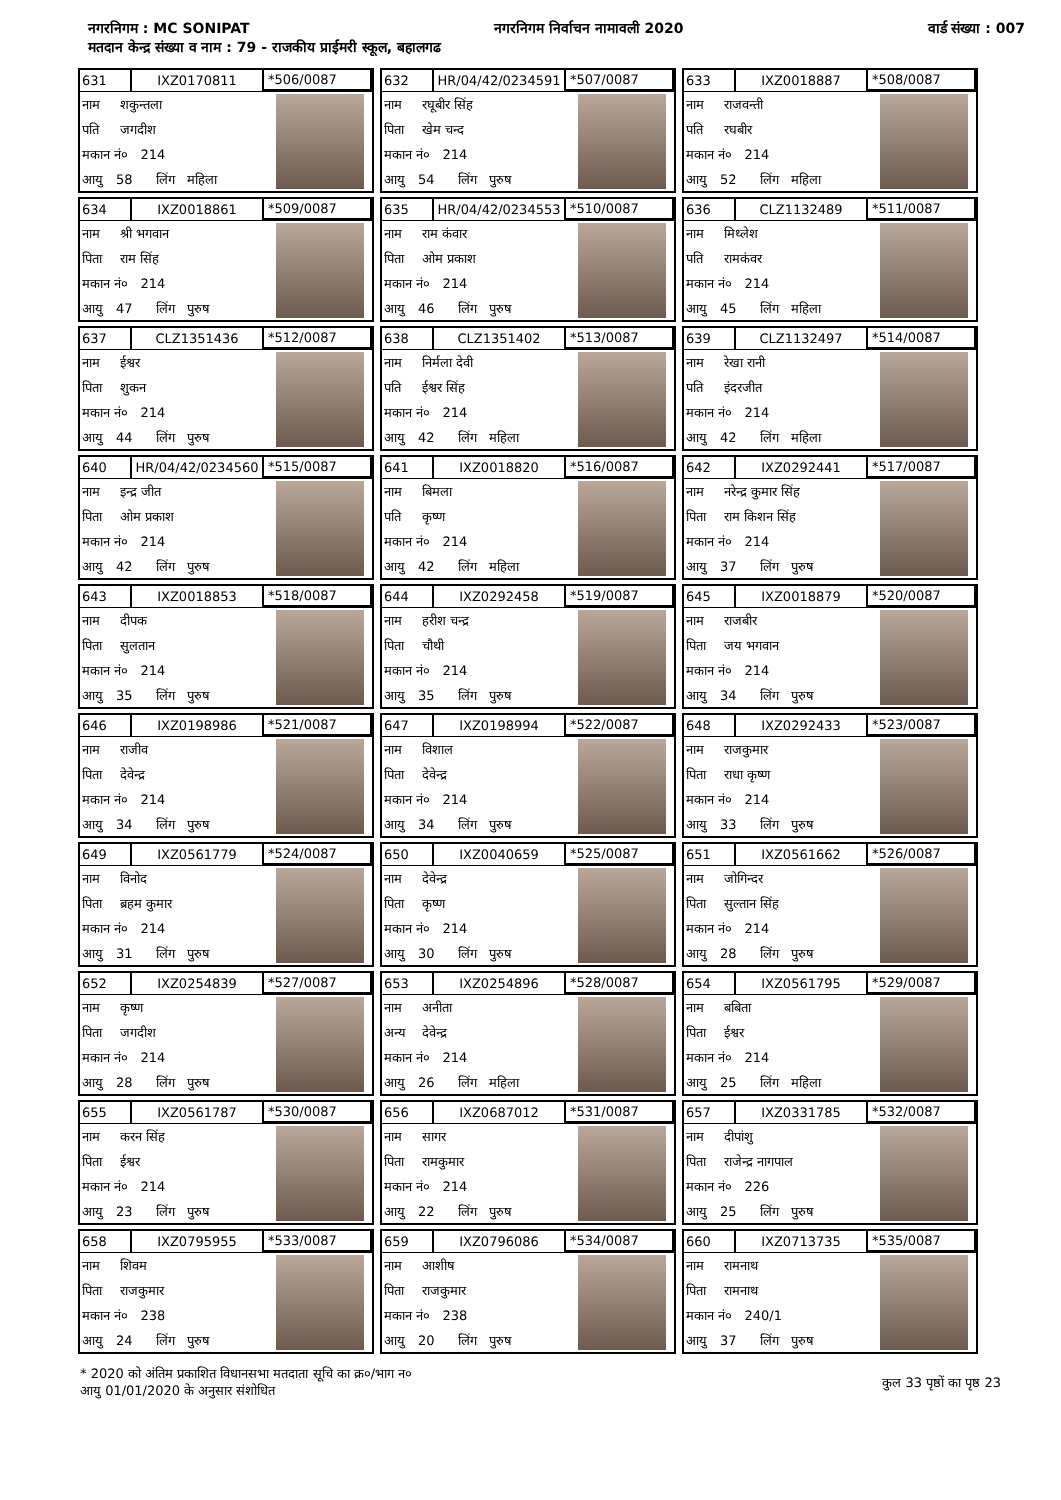नगरनिगम : MC SONIPAT नगरनिगम निर्वाचन नामावली 2020 वार्ड संख्या : 007
मतदान केन्द्र संख्या व नाम : 79 - राजकीय प्राईमरी स्कूल, बहालगढ
631 IXZ0170811 *506/0087
नाम शकुन्तला
पति जगदीश
मकान नं० 214
आयु 58 लिंग महिला
632 HR/04/42/0234591 *507/0087
नाम रघूबीर सिंह
पिता खेम चन्द
मकान नं० 214
आयु 54 लिंग पुरुष
633 IXZ0018887 *508/0087
नाम राजवन्ती
पति रघबीर
मकान नं० 214
आयु 52 लिंग महिला
634 IXZ0018861 *509/0087
नाम श्री भगवान
पिता राम सिंह
मकान नं० 214
आयु 47 लिंग पुरुष
635 HR/04/42/0234553 *510/0087
नाम राम कंवार
पिता ओम प्रकाश
मकान नं० 214
आयु 46 लिंग पुरुष
636 CLZ1132489 *511/0087
नाम मिथ्लेश
पति रामकंवर
मकान नं० 214
आयु 45 लिंग महिला
637 CLZ1351436 *512/0087
नाम ईश्वर
पिता शुकन
मकान नं० 214
आयु 44 लिंग पुरुष
638 CLZ1351402 *513/0087
नाम निर्मला देवी
पति ईश्वर सिंह
मकान नं० 214
आयु 42 लिंग महिला
639 CLZ1132497 *514/0087
नाम रेखा रानी
पति इंदरजीत
मकान नं० 214
आयु 42 लिंग महिला
640 HR/04/42/0234560 *515/0087
नाम इन्द्र जीत
पिता ओम प्रकाश
मकान नं० 214
आयु 42 लिंग पुरुष
641 IXZ0018820 *516/0087
नाम बिमला
पति कृष्ण
मकान नं० 214
आयु 42 लिंग महिला
642 IXZ0292441 *517/0087
नाम नरेन्द्र कुमार सिंह
पिता राम किशन सिंह
मकान नं० 214
आयु 37 लिंग पुरुष
643 IXZ0018853 *518/0087
नाम दीपक
पिता सुलतान
मकान नं० 214
आयु 35 लिंग पुरुष
644 IXZ0292458 *519/0087
नाम हरीश चन्द्र
पिता चौथी
मकान नं० 214
आयु 35 लिंग पुरुष
645 IXZ0018879 *520/0087
नाम राजबीर
पिता जय भगवान
मकान नं० 214
आयु 34 लिंग पुरुष
646 IXZ0198986 *521/0087
नाम राजीव
पिता देवेन्द्र
मकान नं० 214
आयु 34 लिंग पुरुष
647 IXZ0198994 *522/0087
नाम विशाल
पिता देवेन्द्र
मकान नं० 214
आयु 34 लिंग पुरुष
648 IXZ0292433 *523/0087
नाम राजकुमार
पिता राधा कृष्ण
मकान नं० 214
आयु 33 लिंग पुरुष
649 IXZ0561779 *524/0087
नाम विनोद
पिता ब्रहम कुमार
मकान नं० 214
आयु 31 लिंग पुरुष
650 IXZ0040659 *525/0087
नाम देवेन्द्र
पिता कृष्ण
मकान नं० 214
आयु 30 लिंग पुरुष
651 IXZ0561662 *526/0087
नाम जोगिन्दर
पिता सुल्तान सिंह
मकान नं० 214
आयु 28 लिंग पुरुष
652 IXZ0254839 *527/0087
नाम कृष्ण
पिता जगदीश
मकान नं० 214
आयु 28 लिंग पुरुष
653 IXZ0254896 *528/0087
नाम अनीता
अन्य देवेन्द्र
मकान नं० 214
आयु 26 लिंग महिला
654 IXZ0561795 *529/0087
नाम बबिता
पिता ईश्वर
मकान नं० 214
आयु 25 लिंग महिला
655 IXZ0561787 *530/0087
नाम करन सिंह
पिता ईश्वर
मकान नं० 214
आयु 23 लिंग पुरुष
656 IXZ0687012 *531/0087
नाम सागर
पिता रामकुमार
मकान नं० 214
आयु 22 लिंग पुरुष
657 IXZ0331785 *532/0087
नाम दीपांशु
पिता राजेन्द्र नागपाल
मकान नं० 226
आयु 25 लिंग पुरुष
658 IXZ0795955 *533/0087
नाम शिवम
पिता राजकुमार
मकान नं० 238
आयु 24 लिंग पुरुष
659 IXZ0796086 *534/0087
नाम आशीष
पिता राजकुमार
मकान नं० 238
आयु 20 लिंग पुरुष
660 IXZ0713735 *535/0087
नाम रामनाथ
पिता रामनाथ
मकान नं० 240/1
आयु 37 लिंग पुरुष
* 2020 को अंतिम प्रकाशित विधानसभा मतदाता सूचि का क्र०/भाग न०
आयु 01/01/2020 के अनुसार संशोधित
कुल 33 पृष्ठों का पृष्ठ 23